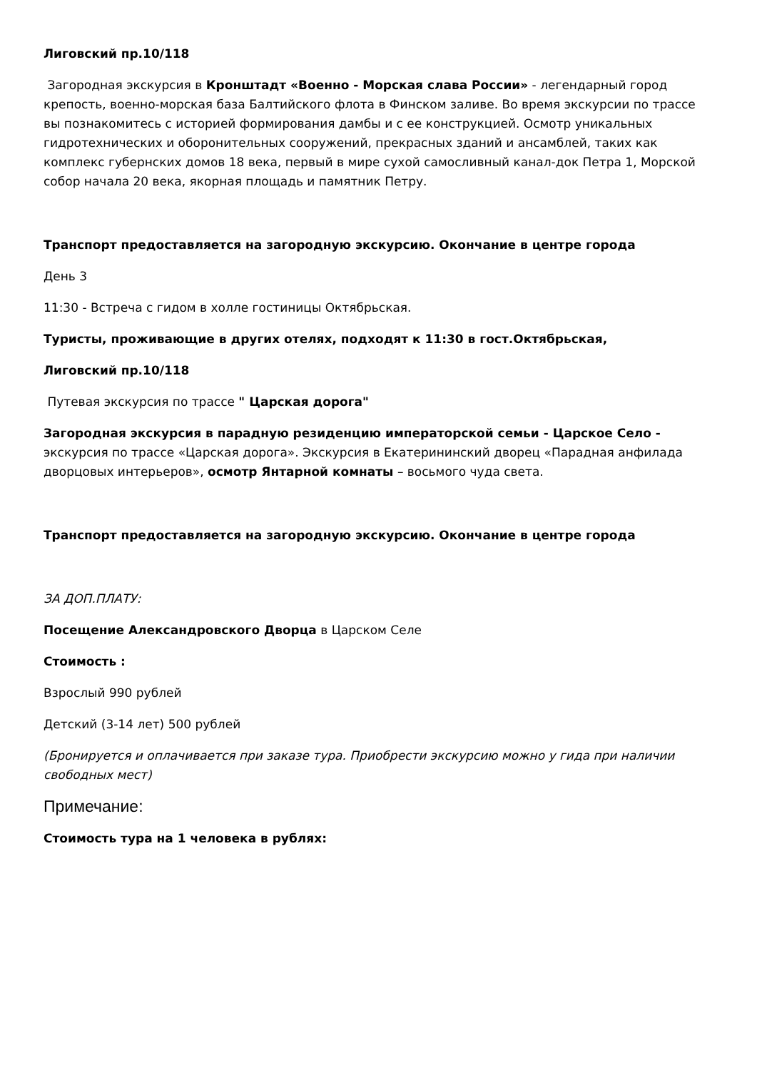Лиговский пр.10/118
Загородная экскурсия в Кронштадт «Военно - Морская слава России» - легендарный город крепость, военно-морская база Балтийского флота в Финском заливе. Во время экскурсии по трассе вы познакомитесь с историей формирования дамбы и с ее конструкцией. Осмотр уникальных гидротехнических и оборонительных сооружений, прекрасных зданий и ансамблей, таких как комплекс губернских домов 18 века, первый в мире сухой самосливный канал-док Петра 1, Морской собор начала 20 века, якорная площадь и памятник Петру.
Транспорт предоставляется на загородную экскурсию. Окончание в центре города
День 3
11:30 - Встреча с гидом в холле гостиницы Октябрьская.
Туристы, проживающие в других отелях, подходят к 11:30 в гост.Октябрьская,
Лиговский пр.10/118
Путевая экскурсия по трассе " Царская дорога"
Загородная экскурсия в парадную резиденцию императорской семьи - Царское Село - экскурсия по трассе «Царская дорога». Экскурсия в Екатерининский дворец «Парадная анфилада дворцовых интерьеров», осмотр Янтарной комнаты – восьмого чуда света.
Транспорт предоставляется на загородную экскурсию. Окончание в центре города
ЗА ДОП.ПЛАТУ:
Посещение Александровского Дворца в Царском Селе
Стоимость :
Взрослый 990 рублей
Детский (3-14 лет) 500 рублей
(Бронируется и оплачивается при заказе тура. Приобрести экскурсию можно у гида при наличии свободных мест)
Примечание:
Стоимость тура на 1 человека в рублях: